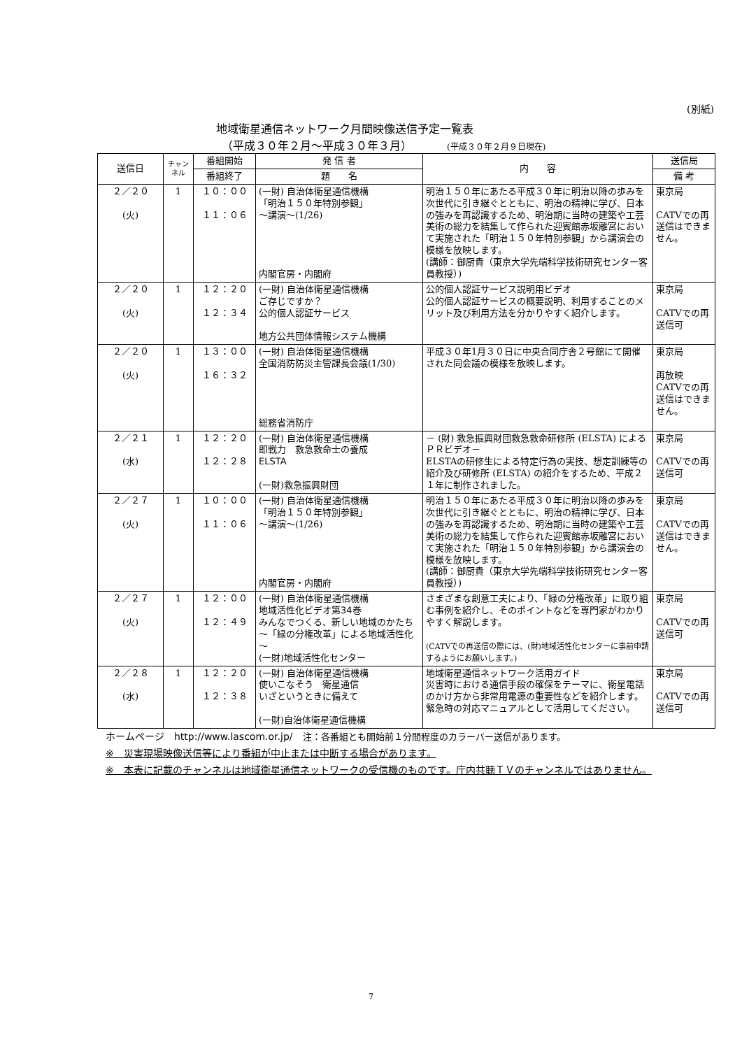(別紙)
地域衛星通信ネットワーク月間映像送信予定一覧表
（平成３０年２月～平成３０年３月） (平成３０年２月９日現在)
| 送信日 | チャンネル | 番組開始 | 発 信 者 | 内 容 | 送信局 |
| --- | --- | --- | --- | --- | --- |
| | | 番組終了 | 題 名 | | 備 考 |
| ２／２０ (火) | 1 | １０：００ １１：０６ | (一財) 自治体衛星通信機構 「明治１５０年特別参観」 ～講演～ (1/26) 内閣官房・内閣府 | 明治１５０年にあたる平成３０年に明治以降の歩みを次世代に引き継ぐとともに、明治の精神に学び、日本の強みを再認識するため、明治期に当時の建築や工芸美術の総力を結集して作られた迎賓館赤坂離宮において実施された「明治１５０年特別参観」から講演会の模様を放映します。 (講師：御厨貴（東京大学先端科学技術研究センター客員教授）) | 東京局 CATVでの再送信はできません。 |
| ２／２０ (火) | 1 | １２：２０ １２：３４ | (一財) 自治体衛星通信機構 ご存じですか？ 公的個人認証サービス 地方公共団体情報システム機構 | 公的個人認証サービス説明用ビデオ 公的個人認証サービスの概要説明、利用することのメリット及び利用方法を分かりやすく紹介します。 | 東京局 CATVでの再送信可 |
| ２／２０ (火) | 1 | １３：００ １６：３２ | (一財) 自治体衛星通信機構 全国消防防災主管課長会議 (1/30) 総務省消防庁 | 平成３０年1月３０日に中央合同庁舎２号館にて開催された同会議の模様を放映します。 | 東京局 再放映 CATVでの再送信はできません。 |
| ２／２１ (水) | 1 | １２：２０ １２：２８ | (一財) 自治体衛星通信機構 即戦力 救急救命士の養成 ELSTA (一財)救急振興財団 | － (財) 救急振興財団救急救命研修所 (ELSTA) によるＰＲビデオ－ ELSTAの研修生による特定行為の実技、想定訓練等の紹介及び研修所 (ELSTA) の紹介をするため、平成２１年に制作されました。 | 東京局 CATVでの再送信可 |
| ２／２７ (火) | 1 | １０：００ １１：０６ | (一財) 自治体衛星通信機構 「明治１５０年特別参観」 ～講演～ (1/26) 内閣官房・内閣府 | 明治１５０年にあたる平成３０年に明治以降の歩みを次世代に引き継ぐとともに、明治の精神に学び、日本の強みを再認識するため、明治期に当時の建築や工芸美術の総力を結集して作られた迎賓館赤坂離宮において実施された「明治１５０年特別参観」から講演会の模様を放映します。 (講師：御厨貴（東京大学先端科学技術研究センター客員教授）) | 東京局 CATVでの再送信はできません。 |
| ２／２７ (火) | 1 | １２：００ １２：４９ | (一財) 自治体衛星通信機構 地域活性化ビデオ第34巻 みんなでつくる、新しい地域のかたち ～「緑の分権改革」による地域活性化～ (一財)地域活性化センター | さまざまな創意工夫により、「緑の分権改革」に取り組む事例を紹介し、そのポイントなどを専門家がわかりやすく解説します。 (CATVでの再送信の際には、(財)地域活性化センターに事前申請するようにお願いします。) | 東京局 CATVでの再送信可 |
| ２／２８ (水) | 1 | １２：２０ １２：３８ | (一財) 自治体衛星通信機構 使いこなそう 衛星通信 いざというときに備えて (一財)自治体衛星通信機構 | 地域衛星通信ネットワーク活用ガイド 災害時における通信手段の確保をテーマに、衛星電話のかけ方から非常用電源の重要性などを紹介します。緊急時の対応マニュアルとして活用してください。 | 東京局 CATVでの再送信可 |
ホームページ　http://www.lascom.or.jp/　注：各番組とも開始前１分間程度のカラーバー送信があります。
※　災害現場映像送信等により番組が中止または中断する場合があります。
※　本表に記載のチャンネルは地域衛星通信ネットワークの受信機のものです。庁内共聴ＴＶのチャンネルではありません。
7